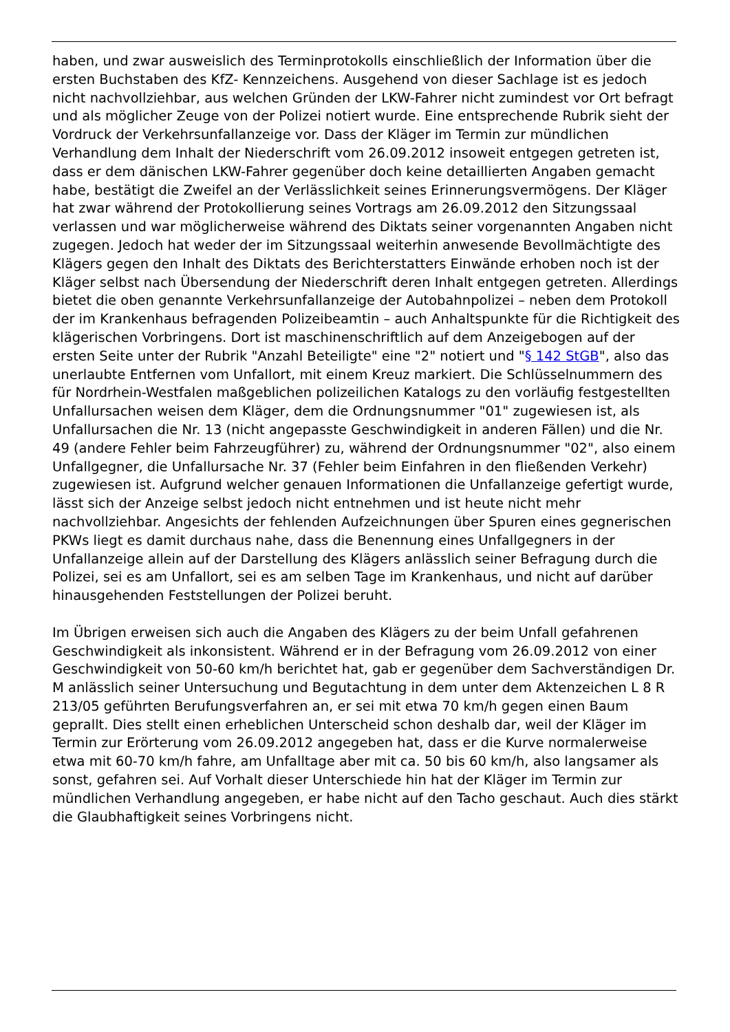haben, und zwar ausweislich des Terminprotokolls einschließlich der Information über die ersten Buchstaben des KfZ- Kennzeichens. Ausgehend von dieser Sachlage ist es jedoch nicht nachvollziehbar, aus welchen Gründen der LKW-Fahrer nicht zumindest vor Ort befragt und als möglicher Zeuge von der Polizei notiert wurde. Eine entsprechende Rubrik sieht der Vordruck der Verkehrsunfallanzeige vor. Dass der Kläger im Termin zur mündlichen Verhandlung dem Inhalt der Niederschrift vom 26.09.2012 insoweit entgegen getreten ist, dass er dem dänischen LKW-Fahrer gegenüber doch keine detaillierten Angaben gemacht habe, bestätigt die Zweifel an der Verlässlichkeit seines Erinnerungsvermögens. Der Kläger hat zwar während der Protokollierung seines Vortrags am 26.09.2012 den Sitzungssaal verlassen und war möglicherweise während des Diktats seiner vorgenannten Angaben nicht zugegen. Jedoch hat weder der im Sitzungssaal weiterhin anwesende Bevollmächtigte des Klägers gegen den Inhalt des Diktats des Berichterstatters Einwände erhoben noch ist der Kläger selbst nach Übersendung der Niederschrift deren Inhalt entgegen getreten. Allerdings bietet die oben genannte Verkehrsunfallanzeige der Autobahnpolizei – neben dem Protokoll der im Krankenhaus befragenden Polizeibeamtin – auch Anhaltspunkte für die Richtigkeit des klägerischen Vorbringens. Dort ist maschinenschriftlich auf dem Anzeigebogen auf der ersten Seite unter der Rubrik "Anzahl Beteiligte" eine "2" notiert und "§ 142 StGB", also das unerlaubte Entfernen vom Unfallort, mit einem Kreuz markiert. Die Schlüsselnummern des für Nordrhein-Westfalen maßgeblichen polizeilichen Katalogs zu den vorläufig festgestellten Unfallursachen weisen dem Kläger, dem die Ordnungsnummer "01" zugewiesen ist, als Unfallursachen die Nr. 13 (nicht angepasste Geschwindigkeit in anderen Fällen) und die Nr. 49 (andere Fehler beim Fahrzeugführer) zu, während der Ordnungsnummer "02", also einem Unfallgegner, die Unfallursache Nr. 37 (Fehler beim Einfahren in den fließenden Verkehr) zugewiesen ist. Aufgrund welcher genauen Informationen die Unfallanzeige gefertigt wurde, lässt sich der Anzeige selbst jedoch nicht entnehmen und ist heute nicht mehr nachvollziehbar. Angesichts der fehlenden Aufzeichnungen über Spuren eines gegnerischen PKWs liegt es damit durchaus nahe, dass die Benennung eines Unfallgegners in der Unfallanzeige allein auf der Darstellung des Klägers anlässlich seiner Befragung durch die Polizei, sei es am Unfallort, sei es am selben Tage im Krankenhaus, und nicht auf darüber hinausgehenden Feststellungen der Polizei beruht.
Im Übrigen erweisen sich auch die Angaben des Klägers zu der beim Unfall gefahrenen Geschwindigkeit als inkonsistent. Während er in der Befragung vom 26.09.2012 von einer Geschwindigkeit von 50-60 km/h berichtet hat, gab er gegenüber dem Sachverständigen Dr. M anlässlich seiner Untersuchung und Begutachtung in dem unter dem Aktenzeichen L 8 R 213/05 geführten Berufungsverfahren an, er sei mit etwa 70 km/h gegen einen Baum geprallt. Dies stellt einen erheblichen Unterscheid schon deshalb dar, weil der Kläger im Termin zur Erörterung vom 26.09.2012 angegeben hat, dass er die Kurve normalerweise etwa mit 60-70 km/h fahre, am Unfalltage aber mit ca. 50 bis 60 km/h, also langsamer als sonst, gefahren sei. Auf Vorhalt dieser Unterschiede hin hat der Kläger im Termin zur mündlichen Verhandlung angegeben, er habe nicht auf den Tacho geschaut. Auch dies stärkt die Glaubhaftigkeit seines Vorbringens nicht.